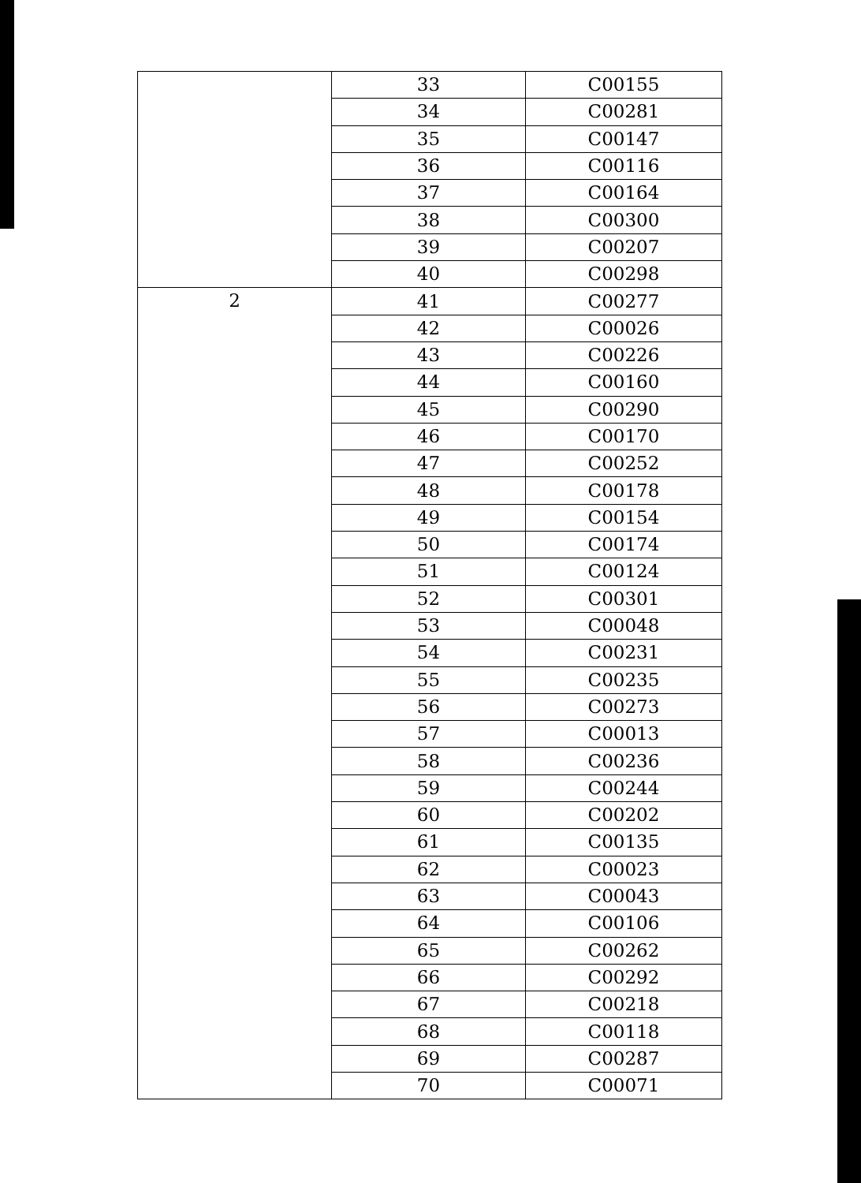| | 33 | C00155 |
| | 34 | C00281 |
| | 35 | C00147 |
| | 36 | C00116 |
| | 37 | C00164 |
| | 38 | C00300 |
| | 39 | C00207 |
| | 40 | C00298 |
| 2 | 41 | C00277 |
| | 42 | C00026 |
| | 43 | C00226 |
| | 44 | C00160 |
| | 45 | C00290 |
| | 46 | C00170 |
| | 47 | C00252 |
| | 48 | C00178 |
| | 49 | C00154 |
| | 50 | C00174 |
| | 51 | C00124 |
| | 52 | C00301 |
| | 53 | C00048 |
| | 54 | C00231 |
| | 55 | C00235 |
| | 56 | C00273 |
| | 57 | C00013 |
| | 58 | C00236 |
| | 59 | C00244 |
| | 60 | C00202 |
| | 61 | C00135 |
| | 62 | C00023 |
| | 63 | C00043 |
| | 64 | C00106 |
| | 65 | C00262 |
| | 66 | C00292 |
| | 67 | C00218 |
| | 68 | C00118 |
| | 69 | C00287 |
| | 70 | C00071 |